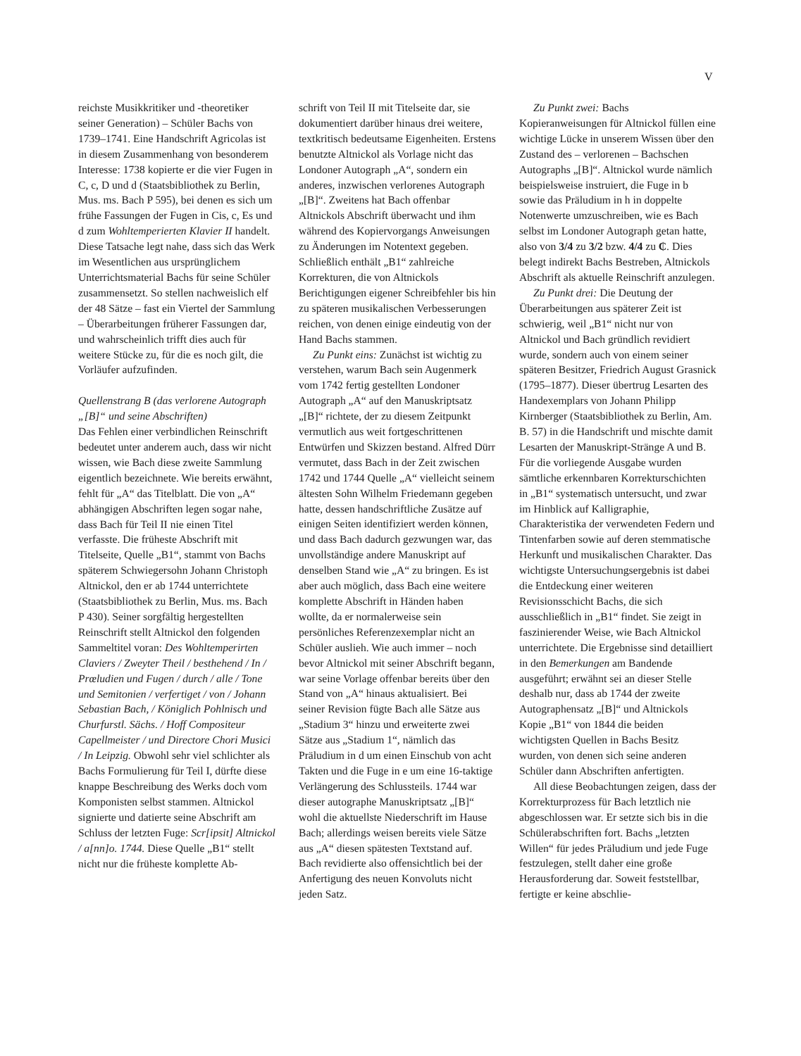V
reichste Musikkritiker und -theoretiker seiner Generation) – Schüler Bachs von 1739–1741. Eine Handschrift Agricolas ist in diesem Zusammenhang von besonderem Interesse: 1738 kopierte er die vier Fugen in C, c, D und d (Staatsbibliothek zu Berlin, Mus. ms. Bach P 595), bei denen es sich um frühe Fassungen der Fugen in Cis, c, Es und d zum Wohltemperierten Klavier II handelt. Diese Tatsache legt nahe, dass sich das Werk im Wesentlichen aus ursprünglichem Unterrichtsmaterial Bachs für seine Schüler zusammensetzt. So stellen nachweislich elf der 48 Sätze – fast ein Viertel der Sammlung – Überarbeitungen früherer Fassungen dar, und wahrscheinlich trifft dies auch für weitere Stücke zu, für die es noch gilt, die Vorläufer aufzufinden.
Quellenstrang B (das verlorene Autograph „[B]“ und seine Abschriften)
Das Fehlen einer verbindlichen Reinschrift bedeutet unter anderem auch, dass wir nicht wissen, wie Bach diese zweite Sammlung eigentlich bezeichnete. Wie bereits erwähnt, fehlt für „A“ das Titelblatt. Die von „A“ abhängigen Abschriften legen sogar nahe, dass Bach für Teil II nie einen Titel verfasste. Die früheste Abschrift mit Titelseite, Quelle „B1“, stammt von Bachs späterem Schwiegersohn Johann Christoph Altnickol, den er ab 1744 unterrichtete (Staatsbibliothek zu Berlin, Mus. ms. Bach P 430). Seiner sorgfältig hergestellten Reinschrift stellt Altnickol den folgenden Sammeltitel voran: Des Wohltemperirten Claviers / Zweyter Theil / besthehend / In / Prœludien und Fugen / durch / alle / Tone und Semitonien / verfertiget / von / Johann Sebastian Bach, / Königlich Pohlnisch und Churfurstl. Sächs. / Hoff Compositeur Capellmeister / und Directore Chori Musici / In Leipzig. Obwohl sehr viel schlichter als Bachs Formulierung für Teil I, dürfte diese knappe Beschreibung des Werks doch vom Komponisten selbst stammen. Altnickol signierte und datierte seine Abschrift am Schluss der letzten Fuge: Scr[ipsit] Altnickol / a[nn]o. 1744. Diese Quelle „B1“ stellt nicht nur die früheste komplette Ab-
schrift von Teil II mit Titelseite dar, sie dokumentiert darüber hinaus drei weitere, textkritisch bedeutsame Eigenheiten. Erstens benutzte Altnickol als Vorlage nicht das Londoner Autograph „A“, sondern ein anderes, inzwischen verlorenes Autograph „[B]“. Zweitens hat Bach offenbar Altnickols Abschrift überwacht und ihm während des Kopiervorgangs Anweisungen zu Änderungen im Notentext gegeben. Schließlich enthält „B1“ zahlreiche Korrekturen, die von Altnickols Berichtigungen eigener Schreibfehler bis hin zu späteren musikalischen Verbesserungen reichen, von denen einige eindeutig von der Hand Bachs stammen.
Zu Punkt eins: Zunächst ist wichtig zu verstehen, warum Bach sein Augenmerk vom 1742 fertig gestellten Londoner Autograph „A“ auf den Manuskriptsatz „[B]“ richtete, der zu diesem Zeitpunkt vermutlich aus weit fortgeschrittenen Entwürfen und Skizzen bestand. Alfred Dürr vermutet, dass Bach in der Zeit zwischen 1742 und 1744 Quelle „A“ vielleicht seinem ältesten Sohn Wilhelm Friedemann gegeben hatte, dessen handschriftliche Zusätze auf einigen Seiten identifiziert werden können, und dass Bach dadurch gezwungen war, das unvollständige andere Manuskript auf denselben Stand wie „A“ zu bringen. Es ist aber auch möglich, dass Bach eine weitere komplette Abschrift in Händen haben wollte, da er normalerweise sein persönliches Referenzexemplar nicht an Schüler auslieh. Wie auch immer – noch bevor Altnickol mit seiner Abschrift begann, war seine Vorlage offenbar bereits über den Stand von „A“ hinaus aktualisiert. Bei seiner Revision fügte Bach alle Sätze aus „Stadium 3“ hinzu und erweiterte zwei Sätze aus „Stadium 1“, nämlich das Präludium in d um einen Einschub von acht Takten und die Fuge in e um eine 16-taktige Verlängerung des Schlussteils. 1744 war dieser autographe Manuskriptsatz „[B]“ wohl die aktuellste Niederschrift im Hause Bach; allerdings weisen bereits viele Sätze aus „A“ diesen spätesten Textstand auf. Bach revidierte also offensichtlich bei der Anfertigung des neuen Konvoluts nicht jeden Satz.
Zu Punkt zwei: Bachs Kopieranweisungen für Altnickol füllen eine wichtige Lücke in unserem Wissen über den Zustand des – verlorenen – Bachschen Autographs „[B]“. Altnickol wurde nämlich beispielsweise instruiert, die Fuge in b sowie das Präludium in h in doppelte Notenwerte umzuschreiben, wie es Bach selbst im Londoner Autograph getan hatte, also von 3/4 zu 3/2 bzw. 4/4 zu ₵. Dies belegt indirekt Bachs Bestreben, Altnickols Abschrift als aktuelle Reinschrift anzulegen.
Zu Punkt drei: Die Deutung der Überarbeitungen aus späterer Zeit ist schwierig, weil „B1“ nicht nur von Altnickol und Bach gründlich revidiert wurde, sondern auch von einem seiner späteren Besitzer, Friedrich August Grasnick (1795–1877). Dieser übertrug Lesarten des Handexemplars von Johann Philipp Kirnberger (Staatsbibliothek zu Berlin, Am. B. 57) in die Handschrift und mischte damit Lesarten der Manuskript-Stränge A und B. Für die vorliegende Ausgabe wurden sämtliche erkennbaren Korrekturschichten in „B1“ systematisch untersucht, und zwar im Hinblick auf Kalligraphie, Charakteristika der verwendeten Federn und Tintenfarben sowie auf deren stemmatische Herkunft und musikalischen Charakter. Das wichtigste Untersuchungsergebnis ist dabei die Entdeckung einer weiteren Revisionsschicht Bachs, die sich ausschließlich in „B1“ findet. Sie zeigt in faszinierender Weise, wie Bach Altnickol unterrichtete. Die Ergebnisse sind detailliert in den Bemerkungen am Bandende ausgeführt; erwähnt sei an dieser Stelle deshalb nur, dass ab 1744 der zweite Autographensatz „[B]“ und Altnickols Kopie „B1“ von 1844 die beiden wichtigsten Quellen in Bachs Besitz wurden, von denen sich seine anderen Schüler dann Abschriften anfertigten.
All diese Beobachtungen zeigen, dass der Korrekturprozess für Bach letztlich nie abgeschlossen war. Er setzte sich bis in die Schülerabschriften fort. Bachs „letzten Willen“ für jedes Präludium und jede Fuge festzulegen, stellt daher eine große Herausforderung dar. Soweit feststellbar, fertigte er keine abschlie-